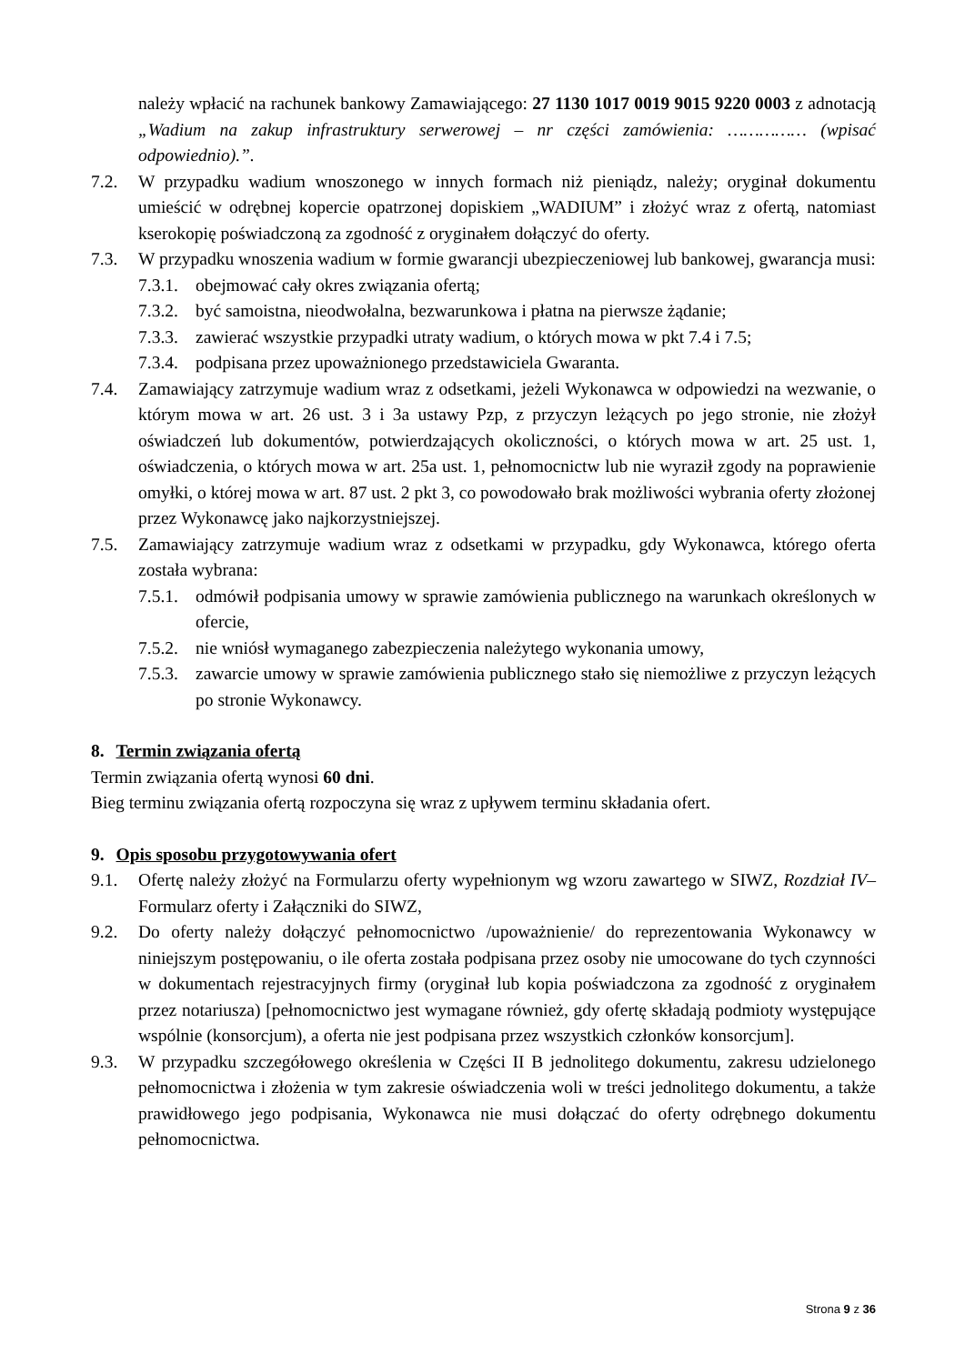należy wpłacić na rachunek bankowy Zamawiającego: 27 1130 1017 0019 9015 9220 0003 z adnotacją „Wadium na zakup infrastruktury serwerowej – nr części zamówienia: …………… (wpisać odpowiednio).”.
7.2. W przypadku wadium wnoszonego w innych formach niż pieniądz, należy; oryginał dokumentu umieścić w odrębnej kopercie opatrzonej dopiskiem „WADIUM” i złożyć wraz z ofertą, natomiast kserokopię poświadczoną za zgodność z oryginałem dołączyć do oferty.
7.3. W przypadku wnoszenia wadium w formie gwarancji ubezpieczeniowej lub bankowej, gwarancja musi:
7.3.1.
obejmować cały okres związania ofertą;
7.3.2.
być samoistna, nieodwołalna, bezwarunkowa i płatna na pierwsze żądanie;
7.3.3.
zawierać wszystkie przypadki utraty wadium, o których mowa w pkt 7.4 i 7.5;
7.3.4.
podpisana przez upoważnionego przedstawiciela Gwaranta.
7.4. Zamawiający zatrzymuje wadium wraz z odsetkami, jeżeli Wykonawca w odpowiedzi na wezwanie, o którym mowa w art. 26 ust. 3 i 3a ustawy Pzp, z przyczyn leżących po jego stronie, nie złożył oświadczeń lub dokumentów, potwierdzających okoliczności, o których mowa w art. 25 ust. 1, oświadczenia, o których mowa w art. 25a ust. 1, pełnomocnictw lub nie wyraził zgody na poprawienie omyłki, o której mowa w art. 87 ust. 2 pkt 3, co powodowało brak możliwości wybrania oferty złożonej przez Wykonawcę jako najkorzystniejszej.
7.5. Zamawiający zatrzymuje wadium wraz z odsetkami w przypadku, gdy Wykonawca, którego oferta została wybrana:
7.5.1.
odmówił podpisania umowy w sprawie zamówienia publicznego na warunkach określonych w ofercie,
7.5.2.
nie wniósł wymaganego zabezpieczenia należytego wykonania umowy,
7.5.3.
zawarcie umowy w sprawie zamówienia publicznego stało się niemożliwe z przyczyn leżących po stronie Wykonawcy.
8. Termin związania ofertą
Termin związania ofertą wynosi 60 dni.
Bieg terminu związania ofertą rozpoczyna się wraz z upływem terminu składania ofert.
9. Opis sposobu przygotowywania ofert
9.1. Ofertę należy złożyć na Formularzu oferty wypełnionym wg wzoru zawartego w SIWZ, Rozdział IV– Formularz oferty i Załączniki do SIWZ,
9.2. Do oferty należy dołączyć pełnomocnictwo /upoważnienie/ do reprezentowania Wykonawcy w niniejszym postępowaniu, o ile oferta została podpisana przez osoby nie umocowane do tych czynności w dokumentach rejestracyjnych firmy (oryginał lub kopia poświadczona za zgodność z oryginałem przez notariusza) [pełnomocnictwo jest wymagane również, gdy ofertę składają podmioty występujące wspólnie (konsorcjum), a oferta nie jest podpisana przez wszystkich członków konsorcjum].
9.3. W przypadku szczegółowego określenia w Części II B jednolitego dokumentu, zakresu udzielonego pełnomocnictwa i złożenia w tym zakresie oświadczenia woli w treści jednolitego dokumentu, a także prawidłowego jego podpisania, Wykonawca nie musi dołączać do oferty odrębnego dokumentu pełnomocnictwa.
Strona 9 z 36